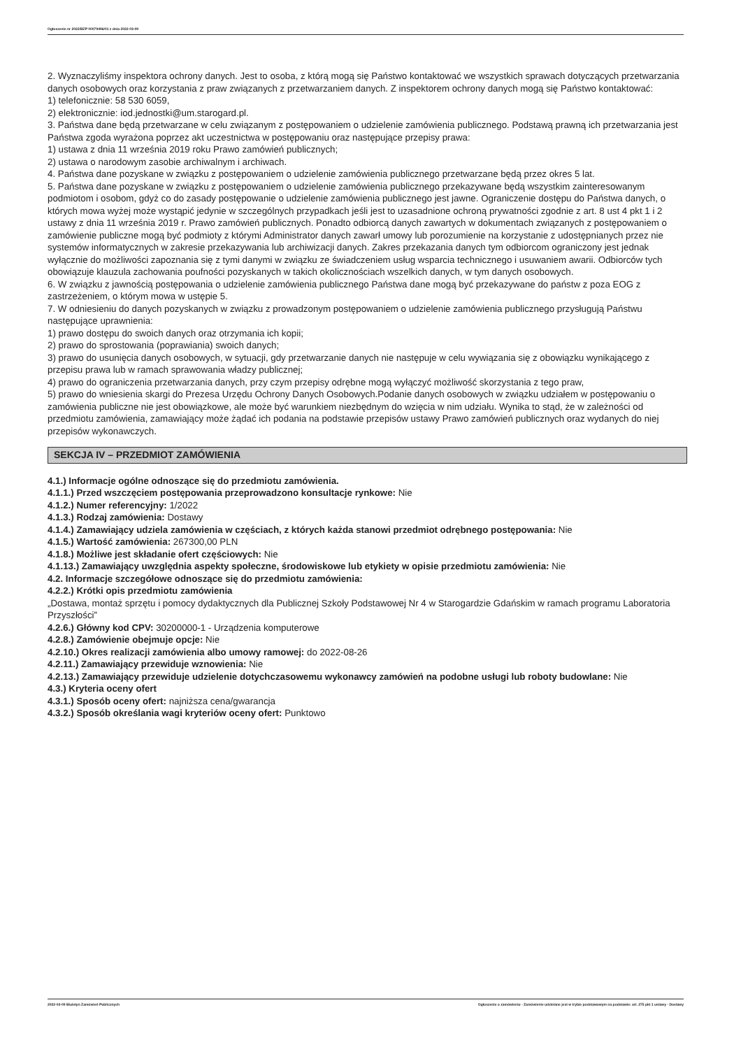Ogłoszenie nr 2022/BZP 00079496/01 z dnia 2022-03-09
2. Wyznaczyliśmy inspektora ochrony danych. Jest to osoba, z którą mogą się Państwo kontaktować we wszystkich sprawach dotyczących przetwarzania danych osobowych oraz korzystania z praw związanych z przetwarzaniem danych. Z inspektorem ochrony danych mogą się Państwo kontaktować:
1) telefonicznie: 58 530 6059,
2) elektronicznie: iod.jednostki@um.starogard.pl.
3. Państwa dane będą przetwarzane w celu związanym z postępowaniem o udzielenie zamówienia publicznego. Podstawą prawną ich przetwarzania jest Państwa zgoda wyrażona poprzez akt uczestnictwa w postępowaniu oraz następujące przepisy prawa:
1) ustawa z dnia 11 września 2019 roku Prawo zamówień publicznych;
2) ustawa o narodowym zasobie archiwalnym i archiwach.
4. Państwa dane pozyskane w związku z postępowaniem o udzielenie zamówienia publicznego przetwarzane będą przez okres 5 lat.
5. Państwa dane pozyskane w związku z postępowaniem o udzielenie zamówienia publicznego przekazywane będą wszystkim zainteresowanym podmiotom i osobom, gdyż co do zasady postępowanie o udzielenie zamówienia publicznego jest jawne. Ograniczenie dostępu do Państwa danych, o których mowa wyżej może wystąpić jedynie w szczególnych przypadkach jeśli jest to uzasadnione ochroną prywatności zgodnie z art. 8 ust 4 pkt 1 i 2 ustawy z dnia 11 września 2019 r. Prawo zamówień publicznych. Ponadto odbiorcą danych zawartych w dokumentach związanych z postępowaniem o zamówienie publiczne mogą być podmioty z którymi Administrator danych zawarł umowy lub porozumienie na korzystanie z udostępnianych przez nie systemów informatycznych w zakresie przekazywania lub archiwizacji danych. Zakres przekazania danych tym odbiorcom ograniczony jest jednak wyłącznie do możliwości zapoznania się z tymi danymi w związku ze świadczeniem usług wsparcia technicznego i usuwaniem awarii. Odbiorców tych obowiązuje klauzula zachowania poufności pozyskanych w takich okolicznościach wszelkich danych, w tym danych osobowych.
6. W związku z jawnością postępowania o udzielenie zamówienia publicznego Państwa dane mogą być przekazywane do państw z poza EOG z zastrzeżeniem, o którym mowa w ustępie 5.
7. W odniesieniu do danych pozyskanych w związku z prowadzonym postępowaniem o udzielenie zamówienia publicznego przysługują Państwu następujące uprawnienia:
1) prawo dostępu do swoich danych oraz otrzymania ich kopii;
2) prawo do sprostowania (poprawiania) swoich danych;
3) prawo do usunięcia danych osobowych, w sytuacji, gdy przetwarzanie danych nie następuje w celu wywiązania się z obowiązku wynikającego z przepisu prawa lub w ramach sprawowania władzy publicznej;
4) prawo do ograniczenia przetwarzania danych, przy czym przepisy odrębne mogą wyłączyć możliwość skorzystania z tego praw,
5) prawo do wniesienia skargi do Prezesa Urzędu Ochrony Danych Osobowych.Podanie danych osobowych w związku udziałem w postępowaniu o zamówienia publiczne nie jest obowiązkowe, ale może być warunkiem niezbędnym do wzięcia w nim udziału. Wynika to stąd, że w zależności od przedmiotu zamówienia, zamawiający może żądać ich podania na podstawie przepisów ustawy Prawo zamówień publicznych oraz wydanych do niej przepisów wykonawczych.
SEKCJA IV – PRZEDMIOT ZAMÓWIENIA
4.1.) Informacje ogólne odnoszące się do przedmiotu zamówienia.
4.1.1.) Przed wszczęciem postępowania przeprowadzono konsultacje rynkowe: Nie
4.1.2.) Numer referencyjny: 1/2022
4.1.3.) Rodzaj zamówienia: Dostawy
4.1.4.) Zamawiający udziela zamówienia w częściach, z których każda stanowi przedmiot odrębnego postępowania: Nie
4.1.5.) Wartość zamówienia: 267300,00 PLN
4.1.8.) Możliwe jest składanie ofert częściowych: Nie
4.1.13.) Zamawiający uwzględnia aspekty społeczne, środowiskowe lub etykiety w opisie przedmiotu zamówienia: Nie
4.2. Informacje szczegółowe odnoszące się do przedmiotu zamówienia:
4.2.2.) Krótki opis przedmiotu zamówienia
„Dostawa, montaż sprzętu i pomocy dydaktycznych dla Publicznej Szkoły Podstawowej Nr 4 w Starogardzie Gdańskim w ramach programu Laboratoria Przyszłości”
4.2.6.) Główny kod CPV: 30200000-1 - Urządzenia komputerowe
4.2.8.) Zamówienie obejmuje opcje: Nie
4.2.10.) Okres realizacji zamówienia albo umowy ramowej: do 2022-08-26
4.2.11.) Zamawiający przewiduje wznowienia: Nie
4.2.13.) Zamawiający przewiduje udzielenie dotychczasowemu wykonawcy zamówień na podobne usługi lub roboty budowlane: Nie
4.3.) Kryteria oceny ofert
4.3.1.) Sposób oceny ofert: najniższa cena/gwarancja
4.3.2.) Sposób określania wagi kryteriów oceny ofert: Punktowo
2022-03-09 Biuletyn Zamówień Publicznych Ogłoszenie o zamówieniu - Zamówienie udzielane jest w trybie podstawowym na podstawie: art. 275 pkt 1 ustawy - Dostawy